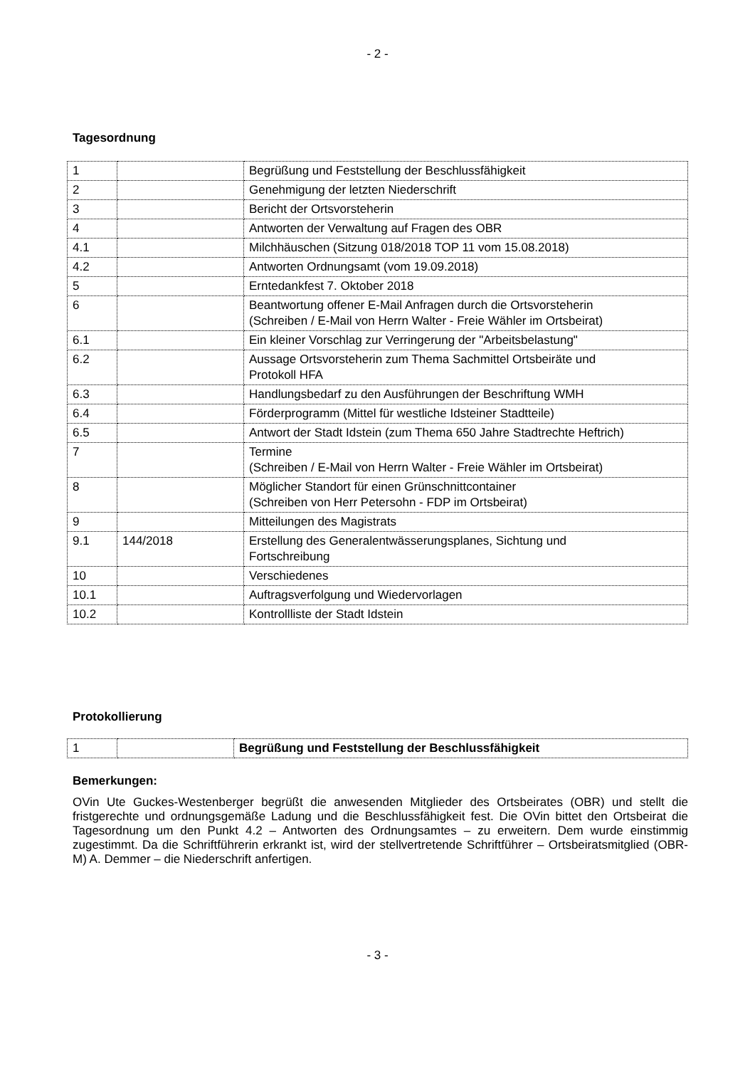- 2 -
Tagesordnung
| 1 | | Begrüßung und Feststellung der Beschlussfähigkeit |
| 2 | | Genehmigung der letzten Niederschrift |
| 3 | | Bericht der Ortsvorsteherin |
| 4 | | Antworten der Verwaltung auf Fragen des OBR |
| 4.1 | | Milchhäuschen (Sitzung 018/2018 TOP 11 vom 15.08.2018) |
| 4.2 | | Antworten Ordnungsamt (vom 19.09.2018) |
| 5 | | Erntedankfest 7. Oktober 2018 |
| 6 | | Beantwortung offener E-Mail Anfragen durch die Ortsvorsteherin (Schreiben / E-Mail von Herrn Walter - Freie Wähler im Ortsbeirat) |
| 6.1 | | Ein kleiner Vorschlag zur Verringerung der "Arbeitsbelastung" |
| 6.2 | | Aussage Ortsvorsteherin zum Thema Sachmittel Ortsbeiräte und Protokoll HFA |
| 6.3 | | Handlungsbedarf zu den Ausführungen der Beschriftung WMH |
| 6.4 | | Förderprogramm (Mittel für westliche Idsteiner Stadtteile) |
| 6.5 | | Antwort der Stadt Idstein (zum Thema 650 Jahre Stadtrechte Heftrich) |
| 7 | | Termine (Schreiben / E-Mail von Herrn Walter - Freie Wähler im Ortsbeirat) |
| 8 | | Möglicher Standort für einen Grünschnittcontainer (Schreiben von Herr Petersohn - FDP im Ortsbeirat) |
| 9 | | Mitteilungen des Magistrats |
| 9.1 | 144/2018 | Erstellung des Generalentwässerungsplanes, Sichtung und Fortschreibung |
| 10 | | Verschiedenes |
| 10.1 | | Auftragsverfolgung und Wiedervorlagen |
| 10.2 | | Kontrollliste der Stadt Idstein |
Protokollierung
| 1 | | Begrüßung und Feststellung der Beschlussfähigkeit |
Bemerkungen:
OVin Ute Guckes-Westenberger begrüßt die anwesenden Mitglieder des Ortsbeirates (OBR) und stellt die fristgerechte und ordnungsgemäße Ladung und die Beschlussfähigkeit fest. Die OVin bittet den Ortsbeirat die Tagesordnung um den Punkt 4.2 – Antworten des Ordnungsamtes – zu erweitern. Dem wurde einstimmig zugestimmt. Da die Schriftführerin erkrankt ist, wird der stellvertretende Schriftführer – Ortsbeiratsmitglied (OBR-M) A. Demmer – die Niederschrift anfertigen.
- 3 -